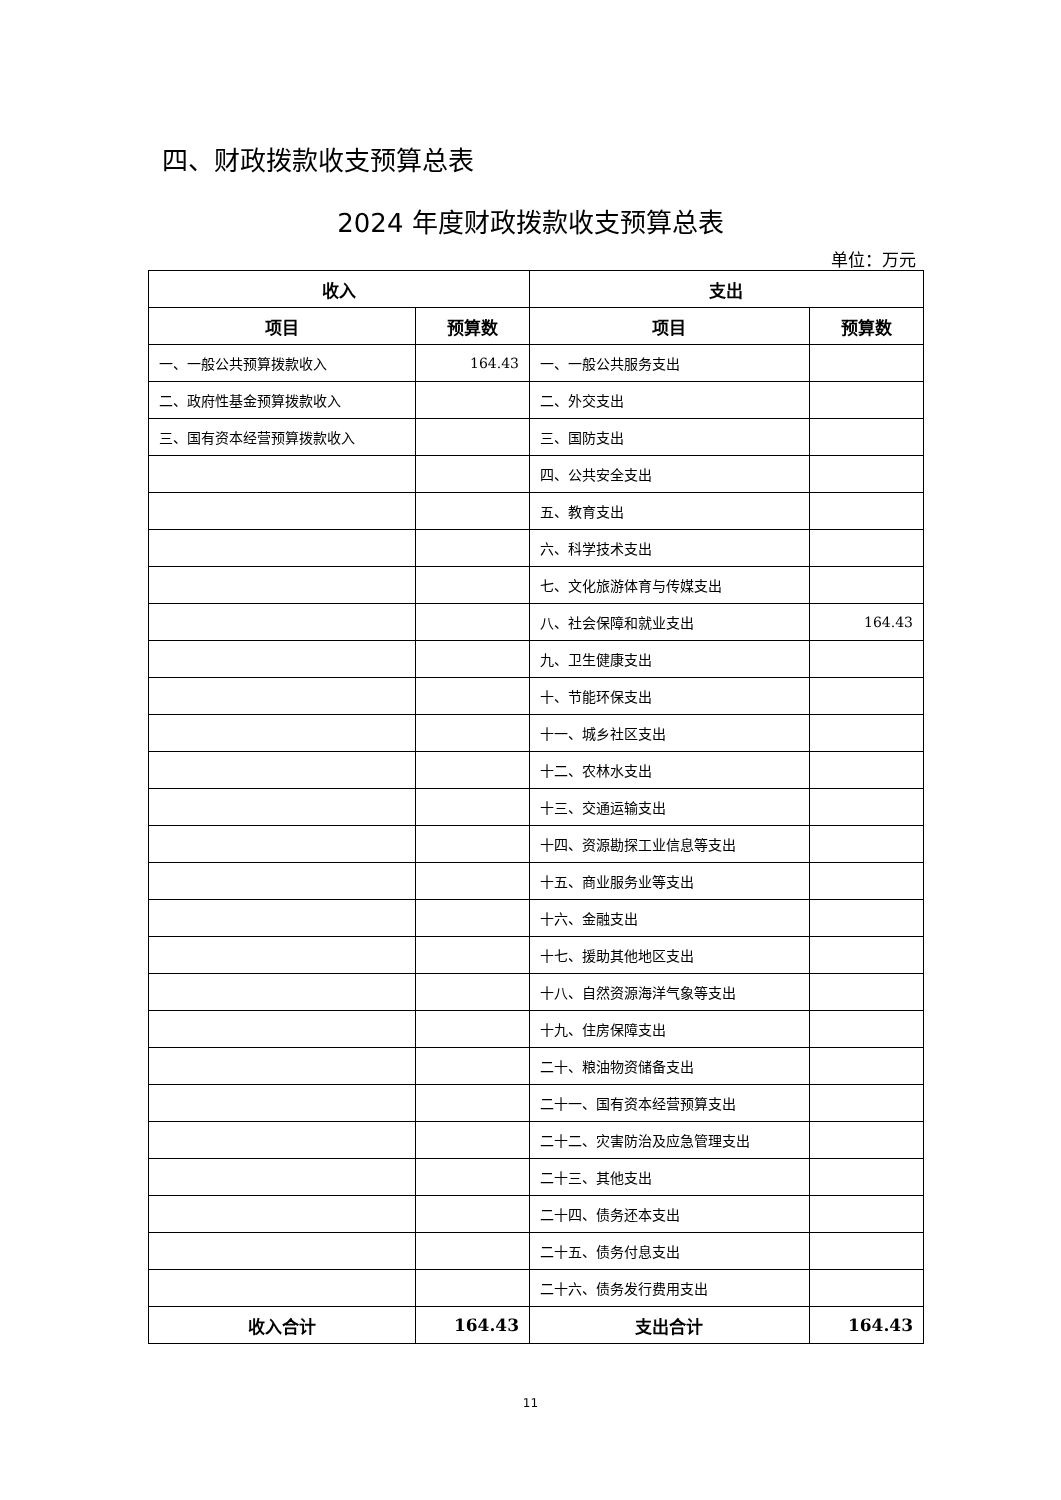四、财政拨款收支预算总表
2024 年度财政拨款收支预算总表
单位：万元
| 收入 | | 支出 | |
| --- | --- | --- | --- |
| 项目 | 预算数 | 项目 | 预算数 |
| 一、一般公共预算拨款收入 | 164.43 | 一、一般公共服务支出 | |
| 二、政府性基金预算拨款收入 | | 二、外交支出 | |
| 三、国有资本经营预算拨款收入 | | 三、国防支出 | |
| | | 四、公共安全支出 | |
| | | 五、教育支出 | |
| | | 六、科学技术支出 | |
| | | 七、文化旅游体育与传媒支出 | |
| | | 八、社会保障和就业支出 | 164.43 |
| | | 九、卫生健康支出 | |
| | | 十、节能环保支出 | |
| | | 十一、城乡社区支出 | |
| | | 十二、农林水支出 | |
| | | 十三、交通运输支出 | |
| | | 十四、资源勘探工业信息等支出 | |
| | | 十五、商业服务业等支出 | |
| | | 十六、金融支出 | |
| | | 十七、援助其他地区支出 | |
| | | 十八、自然资源海洋气象等支出 | |
| | | 十九、住房保障支出 | |
| | | 二十、粮油物资储备支出 | |
| | | 二十一、国有资本经营预算支出 | |
| | | 二十二、灾害防治及应急管理支出 | |
| | | 二十三、其他支出 | |
| | | 二十四、债务还本支出 | |
| | | 二十五、债务付息支出 | |
| | | 二十六、债务发行费用支出 | |
| 收入合计 | 164.43 | 支出合计 | 164.43 |
11